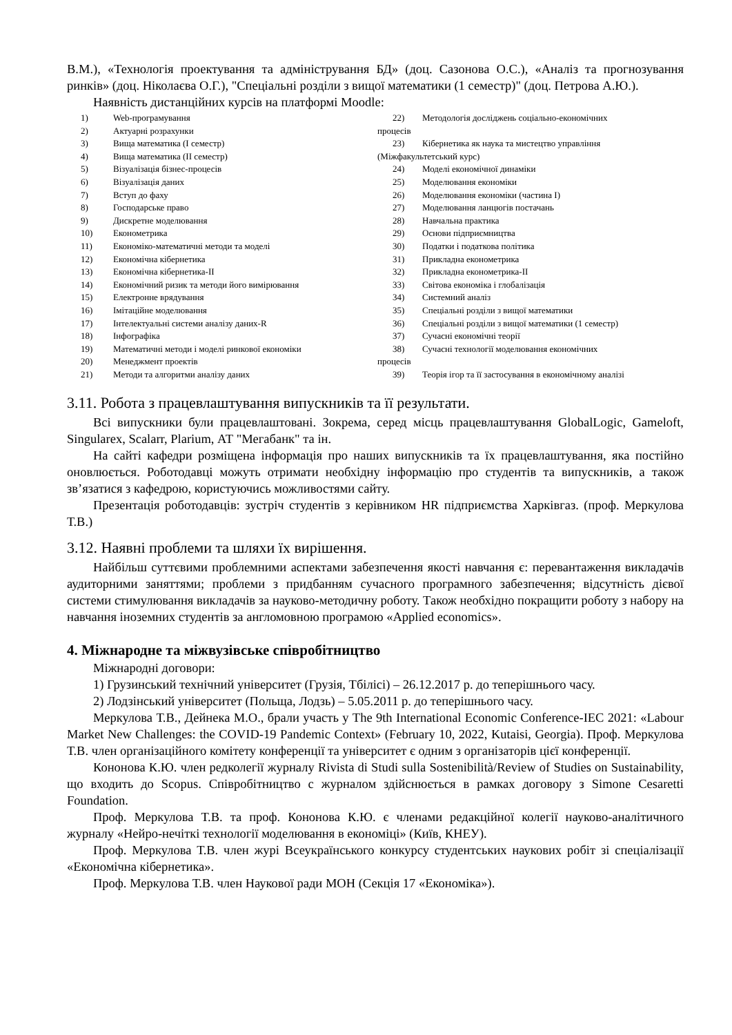В.М.), «Технологія проектування та адміністрування БД» (доц. Сазонова О.С.), «Аналіз та прогнозування ринків» (доц. Ніколаєва О.Г.), "Спеціальні розділи з вищої математики (1 семестр)" (доц. Петрова А.Ю.).
Наявність дистанційних курсів на платформі Moodle:
1) Web-програмування
2) Актуарні розрахунки
3) Вища математика (I семестр)
4) Вища математика (II семестр)
5) Візуалізація бізнес-процесів
6) Візуалізація даних
7) Вступ до фаху
8) Господарське право
9) Дискретне моделювання
10) Економетрика
11) Економіко-математичні методи та моделі
12) Економічна кібернетика
13) Економічна кібернетика-II
14) Економічний ризик та методи його вимірювання
15) Електронне врядування
16) Імітаційне моделювання
17) Інтелектуальні системи аналізу даних-R
18) Інфографіка
19) Математичні методи і моделі ринкової економіки
20) Менеджмент проектів
21) Методи та алгоритми аналізу даних
22) Методологія досліджень соціально-економічних
процесів
23) Кібернетика як наука та мистецтво управління
(Міжфакультетський курс)
24) Моделі економічної динаміки
25) Моделювання економіки
26) Моделювання економіки (частина I)
27) Моделювання ланцюгів постачань
28) Навчальна практика
29) Основи підприємництва
30) Податки і податкова політика
31) Прикладна економетрика
32) Прикладна економетрика-II
33) Світова економіка і глобалізація
34) Системний аналіз
35) Спеціальні розділи з вищої математики
36) Спеціальні розділи з вищої математики (1 семестр)
37) Сучасні економічні теорії
38) Сучасні технології моделювання економічних
процесів
39) Теорія ігор та її застосування в економічному аналізі
3.11. Робота з працевлаштування випускників та її результати.
Всі випускники були працевлаштовані. Зокрема, серед місць працевлаштування GlobalLogic, Gameloft, Singularex, Scalarr, Plarium, АТ "Мегабанк" та ін.
На сайті кафедри розміщена інформація про наших випускників та їх працевлаштування, яка постійно оновлюється. Роботодавці можуть отримати необхідну інформацію про студентів та випускників, а також зв’язатися з кафедрою, користуючись можливостями сайту.
Презентація роботодавців: зустріч студентів з керівником HR підприємства Харківгаз. (проф. Меркулова Т.В.)
3.12. Наявні проблеми та шляхи їх вирішення.
Найбільш суттєвими проблемними аспектами забезпечення якості навчання є: перевантаження викладачів аудиторними заняттями; проблеми з придбанням сучасного програмного забезпечення; відсутність дієвої системи стимулювання викладачів за науково-методичну роботу. Також необхідно покращити роботу з набору на навчання іноземних студентів за англомовною програмою «Applied economics».
4. Міжнародне та міжвузівське співробітництво
Міжнародні договори:
1) Грузинський технічний університет (Грузія, Тбілісі) – 26.12.2017 р. до теперішнього часу.
2) Лодзінський університет (Польща, Лодзь) – 5.05.2011 р. до теперішнього часу.
Меркулова Т.В., Дейнека М.О., брали участь у The 9th International Economic Conference-IEC 2021: «Labour Market New Challenges: the COVID-19 Pandemic Context» (February 10, 2022, Kutaisi, Georgia). Проф. Меркулова Т.В. член організаційного комітету конференції та університет є одним з організаторів цієї конференції.
Кононова К.Ю. член редколегії журналу Rivista di Studi sulla Sostenibilità/Review of Studies on Sustainability, що входить до Scopus. Співробітництво с журналом здійснюється в рамках договору з Simone Cesaretti Foundation.
Проф. Меркулова Т.В. та проф. Кононова К.Ю. є членами редакційної колегії науково-аналітичного журналу «Нейро-нечіткі технології моделювання в економіці» (Київ, КНЕУ).
Проф. Меркулова Т.В. член журі Всеукраїнського конкурсу студентських наукових робіт зі спеціалізації «Економічна кібернетика».
Проф. Меркулова Т.В. член Наукової ради МОН (Секція 17 «Економіка»).